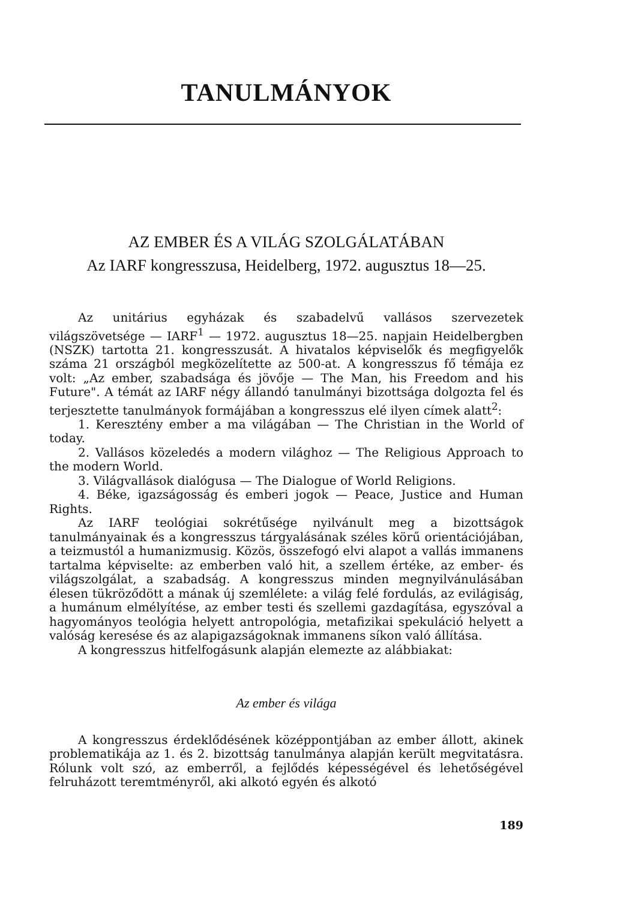TANULMÁNYOK
AZ EMBER ÉS A VILÁG SZOLGÁLATÁBAN
Az IARF kongresszusa, Heidelberg, 1972. augusztus 18—25.
Az unitárius egyházak és szabadelvű vallásos szervezetek világszövetsége — IARF<sup>1</sup> — 1972. augusztus 18—25. napjain Heidelbergben (NSZK) tartotta 21. kongresszusát. A hivatalos képviselők és megfigyelők száma 21 országból megközelítette az 500-at. A kongresszus fő témája ez volt: „Az ember, szabadsága és jövője — The Man, his Freedom and his Future". A témát az IARF négy állandó tanulmányi bizottsága dolgozta fel és terjesztette tanulmányok formájában a kongresszus elé ilyen címek alatt<sup>2</sup>:
1. Keresztény ember a ma világában — The Christian in the World of today.
2. Vallásos közeledés a modern világhoz — The Religious Approach to the modern World.
3. Világvallások dialógusa — The Dialogue of World Religions.
4. Béke, igazságosság és emberi jogok — Peace, Justice and Human Rights.
Az IARF teológiai sokrétűsége nyilvánult meg a bizottságok tanulmányainak és a kongresszus tárgyalásának széles körű orientációjában, a teizmustól a humanizmusig. Közös, összefogó elvi alapot a vallás immanens tartalma képviselte: az emberben való hit, a szellem értéke, az ember- és világszolgálat, a szabadság. A kongresszus minden megnyilvánulásában élesen tükröződött a mának új szemlélete: a világ felé fordulás, az evilágiság, a humánum elmélyítése, az ember testi és szellemi gazdagítása, egyszóval a hagyományos teológia helyett antropológia, metafizikai spekuláció helyett a valóság keresése és az alapigazságoknak immanens síkon való állítása.
A kongresszus hitfelfogásunk alapján elemezte az alábbiakat:
Az ember és világa
A kongresszus érdeklődésének középpontjában az ember állott, akinek problematikája az 1. és 2. bizottság tanulmánya alapján került megvitatásra. Rólunk volt szó, az emberről, a fejlődés képességével és lehetőségével felruházott teremtményről, aki alkotó egyén és alkotó
189